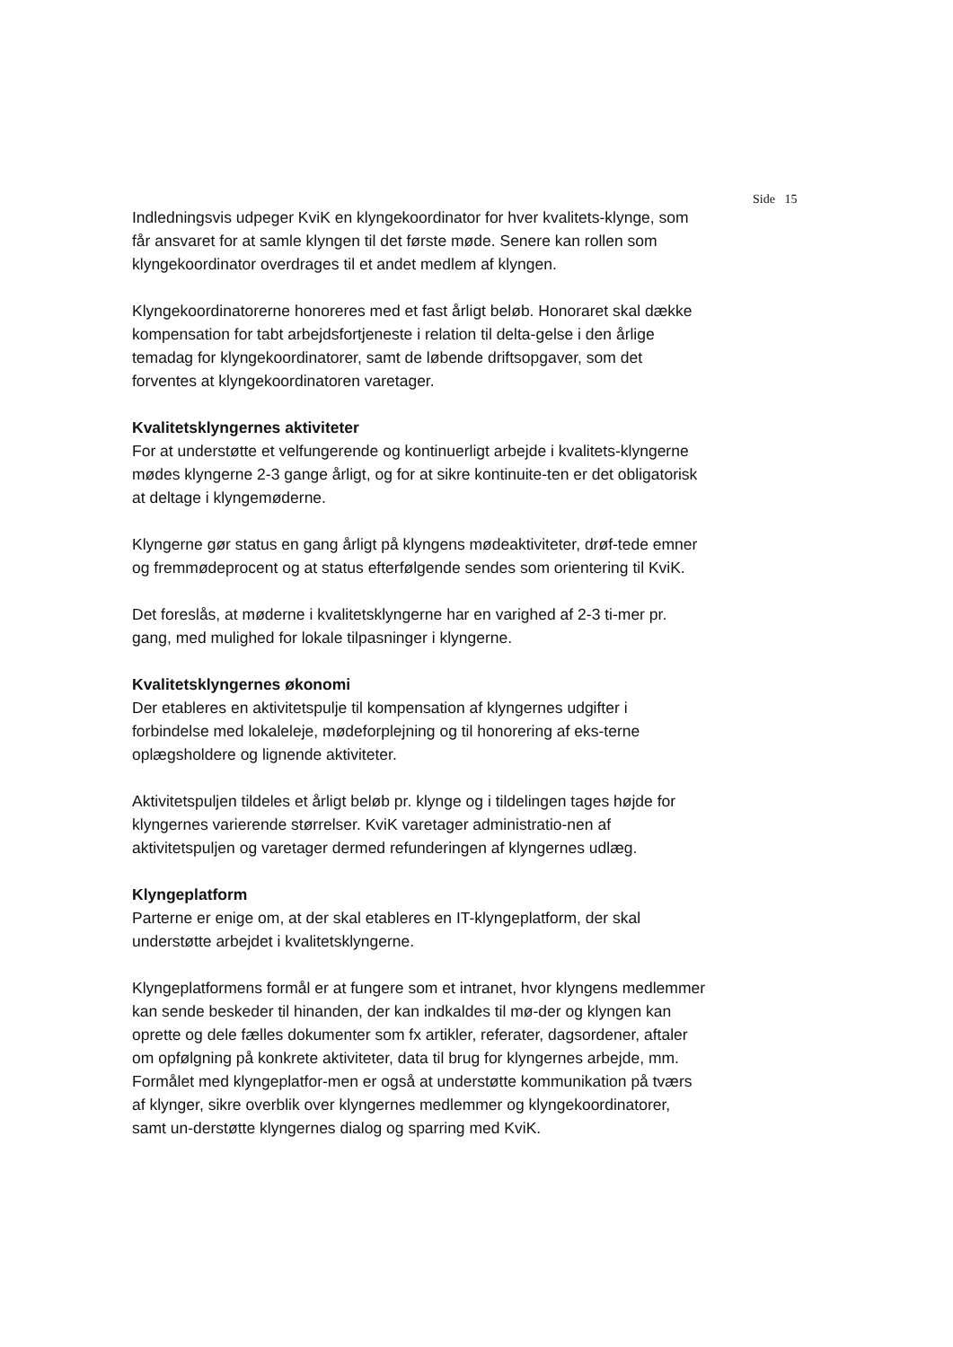Side 15
Indledningsvis udpeger KviK en klyngekoordinator for hver kvalitets-klynge, som får ansvaret for at samle klyngen til det første møde. Senere kan rollen som klyngekoordinator overdrages til et andet medlem af klyngen.
Klyngekoordinatorerne honoreres med et fast årligt beløb. Honoraret skal dække kompensation for tabt arbejdsfortjeneste i relation til delta-gelse i den årlige temadag for klyngekoordinatorer, samt de løbende driftsopgaver, som det forventes at klyngekoordinatoren varetager.
Kvalitetsklyngernes aktiviteter
For at understøtte et velfungerende og kontinuerligt arbejde i kvalitets-klyngerne mødes klyngerne 2-3 gange årligt, og for at sikre kontinuite-ten er det obligatorisk at deltage i klyngemøderne.
Klyngerne gør status en gang årligt på klyngens mødeaktiviteter, drøf-tede emner og fremmødeprocent og at status efterfølgende sendes som orientering til KviK.
Det foreslås, at møderne i kvalitetsklyngerne har en varighed af 2-3 ti-mer pr. gang, med mulighed for lokale tilpasninger i klyngerne.
Kvalitetsklyngernes økonomi
Der etableres en aktivitetspulje til kompensation af klyngernes udgifter i forbindelse med lokaleleje, mødeforplejning og til honorering af eks-terne oplægsholdere og lignende aktiviteter.
Aktivitetspuljen tildeles et årligt beløb pr. klynge og i tildelingen tages højde for klyngernes varierende størrelser. KviK varetager administratio-nen af aktivitetspuljen og varetager dermed refunderingen af klyngernes udlæg.
Klyngeplatform
Parterne er enige om, at der skal etableres en IT-klyngeplatform, der skal understøtte arbejdet i kvalitetsklyngerne.
Klyngeplatformens formål er at fungere som et intranet, hvor klyngens medlemmer kan sende beskeder til hinanden, der kan indkaldes til mø-der og klyngen kan oprette og dele fælles dokumenter som fx artikler, referater, dagsordener, aftaler om opfølgning på konkrete aktiviteter, data til brug for klyngernes arbejde, mm. Formålet med klyngeplatfor-men er også at understøtte kommunikation på tværs af klynger, sikre overblik over klyngernes medlemmer og klyngekoordinatorer, samt un-derstøtte klyngernes dialog og sparring med KviK.